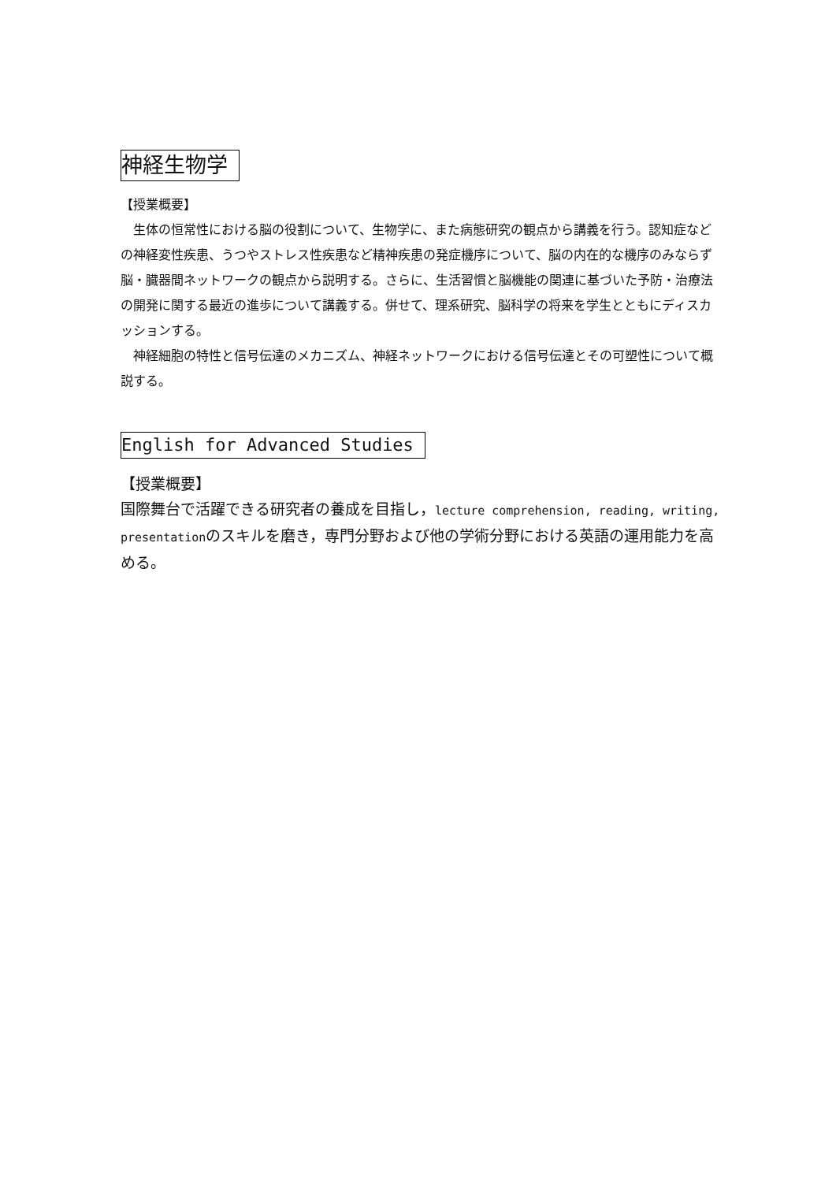神経生物学
【授業概要】
生体の恒常性における脳の役割について、生物学に、また病態研究の観点から講義を行う。認知症などの神経変性疾患、うつやストレス性疾患など精神疾患の発症機序について、脳の内在的な機序のみならず脳・臓器間ネットワークの観点から説明する。さらに、生活習慣と脳機能の関連に基づいた予防・治療法の開発に関する最近の進歩について講義する。併せて、理系研究、脳科学の将来を学生とともにディスカッションする。
神経細胞の特性と信号伝達のメカニズム、神経ネットワークにおける信号伝達とその可塑性について概説する。
English for Advanced Studies
【授業概要】
国際舞台で活躍できる研究者の養成を目指し，lecture comprehension, reading, writing, presentationのスキルを磨き，専門分野および他の学術分野における英語の運用能力を高める。